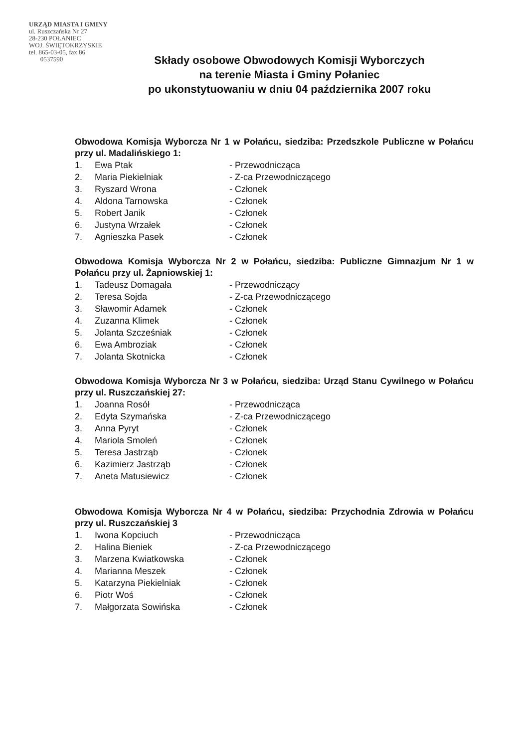URZĄD MIASTA I GMINY
ul. Ruszczańska Nr 27
28-230 POŁANIEC
WOJ. ŚWIĘTOKRZYSKIE
tel. 865-03-05, fax 86
0537590
Składy osobowe Obwodowych Komisji Wyborczych
na terenie Miasta i Gminy Połaniec
po ukonstytuowaniu w dniu 04 października 2007 roku
Obwodowa Komisja Wyborcza Nr 1 w Połańcu, siedziba: Przedszkole Publiczne w Połańcu przy ul. Madalińskiego 1:
| 1. | Ewa Ptak | - Przewodnicząca |
| 2. | Maria Piekielniak | - Z-ca Przewodniczącego |
| 3. | Ryszard Wrona | - Członek |
| 4. | Aldona Tarnowska | - Członek |
| 5. | Robert Janik | - Członek |
| 6. | Justyna Wrzałek | - Członek |
| 7. | Agnieszka Pasek | - Członek |
Obwodowa Komisja Wyborcza Nr 2 w Połańcu, siedziba: Publiczne Gimnazjum Nr 1 w Połańcu przy ul. Żapniowskiej 1:
| 1. | Tadeusz Domagała | - Przewodniczący |
| 2. | Teresa Sojda | - Z-ca Przewodniczącego |
| 3. | Sławomir Adamek | - Członek |
| 4. | Zuzanna Klimek | - Członek |
| 5. | Jolanta Szcześniak | - Członek |
| 6. | Ewa Ambroziak | - Członek |
| 7. | Jolanta Skotnicka | - Członek |
Obwodowa Komisja Wyborcza Nr 3 w Połańcu, siedziba: Urząd Stanu Cywilnego w Połańcu przy ul. Ruszczańskiej 27:
| 1. | Joanna Rosół | - Przewodnicząca |
| 2. | Edyta Szymańska | - Z-ca Przewodniczącego |
| 3. | Anna Pyryt | - Członek |
| 4. | Mariola Smoleń | - Członek |
| 5. | Teresa Jastrząb | - Członek |
| 6. | Kazimierz Jastrząb | - Członek |
| 7. | Aneta Matusiewicz | - Członek |
Obwodowa Komisja Wyborcza Nr 4 w Połańcu, siedziba: Przychodnia Zdrowia w Połańcu przy ul. Ruszczańskiej 3
| 1. | Iwona Kopciuch | - Przewodnicząca |
| 2. | Halina Bieniek | - Z-ca Przewodniczącego |
| 3. | Marzena Kwiatkowska | - Członek |
| 4. | Marianna Meszek | - Członek |
| 5. | Katarzyna Piekielniak | - Członek |
| 6. | Piotr Woś | - Członek |
| 7. | Małgorzata Sowińska | - Członek |